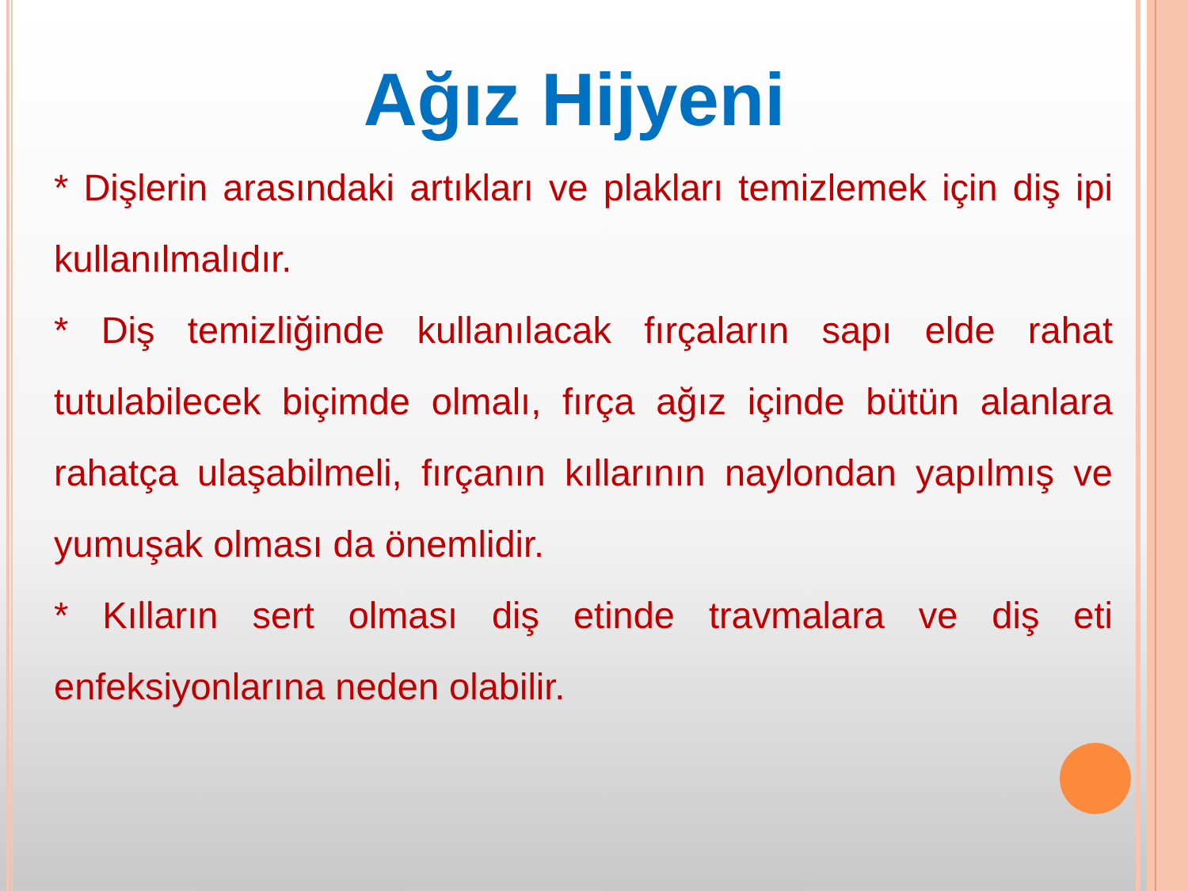Ağız Hijyeni
* Dişlerin arasındaki artıkları ve plakları temizlemek için diş ipi kullanılmalıdır.
* Diş temizliğinde kullanılacak fırçaların sapı elde rahat tutulabilecek biçimde olmalı, fırça ağız içinde bütün alanlara rahatça ulaşabilmeli, fırçanın kıllarının naylondan yapılmış ve yumuşak olması da önemlidir.
* Kılların sert olması diş etinde travmalara ve diş eti enfeksiyonlarına neden olabilir.